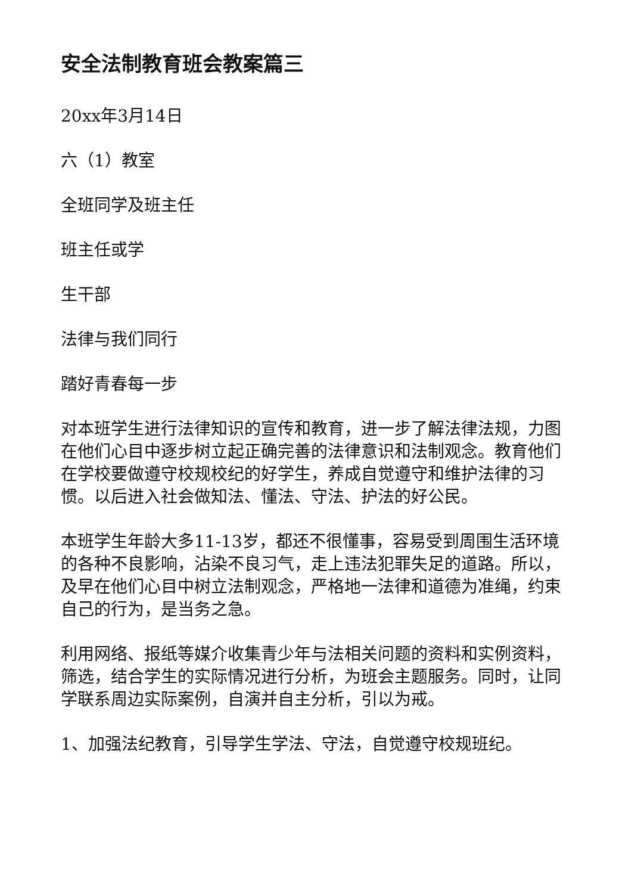安全法制教育班会教案篇三
20xx年3月14日
六（1）教室
全班同学及班主任
班主任或学
生干部
法律与我们同行
踏好青春每一步
对本班学生进行法律知识的宣传和教育，进一步了解法律法规，力图在他们心目中逐步树立起正确完善的法律意识和法制观念。教育他们在学校要做遵守校规校纪的好学生，养成自觉遵守和维护法律的习惯。以后进入社会做知法、懂法、守法、护法的好公民。
本班学生年龄大多11-13岁，都还不很懂事，容易受到周围生活环境的各种不良影响，沾染不良习气，走上违法犯罪失足的道路。所以，及早在他们心目中树立法制观念，严格地一法律和道德为准绳，约束自己的行为，是当务之急。
利用网络、报纸等媒介收集青少年与法相关问题的资料和实例资料，筛选，结合学生的实际情况进行分析，为班会主题服务。同时，让同学联系周边实际案例，自演并自主分析，引以为戒。
1、加强法纪教育，引导学生学法、守法，自觉遵守校规班纪。